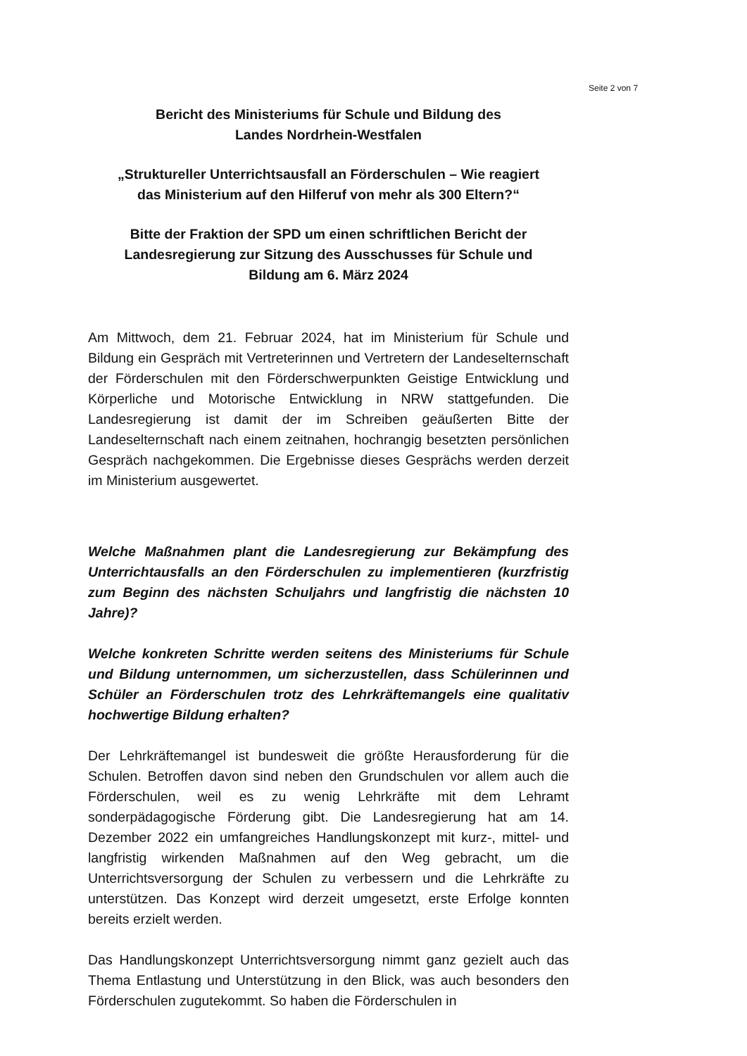Seite 2 von 7
Bericht des Ministeriums für Schule und Bildung des
Landes Nordrhein-Westfalen
„Struktureller Unterrichtsausfall an Förderschulen – Wie reagiert
das Ministerium auf den Hilferuf von mehr als 300 Eltern?“
Bitte der Fraktion der SPD um einen schriftlichen Bericht der
Landesregierung zur Sitzung des Ausschusses für Schule und
Bildung am 6. März 2024
Am Mittwoch, dem 21. Februar 2024, hat im Ministerium für Schule und Bildung ein Gespräch mit Vertreterinnen und Vertretern der Landeselternschaft der Förderschulen mit den Förderschwerpunkten Geistige Entwicklung und Körperliche und Motorische Entwicklung in NRW stattgefunden. Die Landesregierung ist damit der im Schreiben geäußerten Bitte der Landeselternschaft nach einem zeitnahen, hochrangig besetzten persönlichen Gespräch nachgekommen. Die Ergebnisse dieses Gesprächs werden derzeit im Ministerium ausgewertet.
Welche Maßnahmen plant die Landesregierung zur Bekämpfung des Unterrichtausfalls an den Förderschulen zu implementieren (kurzfristig zum Beginn des nächsten Schuljahrs und langfristig die nächsten 10 Jahre)?
Welche konkreten Schritte werden seitens des Ministeriums für Schule und Bildung unternommen, um sicherzustellen, dass Schülerinnen und Schüler an Förderschulen trotz des Lehrkräftemangels eine qualitativ hochwertige Bildung erhalten?
Der Lehrkräftemangel ist bundesweit die größte Herausforderung für die Schulen. Betroffen davon sind neben den Grundschulen vor allem auch die Förderschulen, weil es zu wenig Lehrkräfte mit dem Lehramt sonderpädagogische Förderung gibt. Die Landesregierung hat am 14. Dezember 2022 ein umfangreiches Handlungskonzept mit kurz-, mittel- und langfristig wirkenden Maßnahmen auf den Weg gebracht, um die Unterrichtsversorgung der Schulen zu verbessern und die Lehrkräfte zu unterstützen. Das Konzept wird derzeit umgesetzt, erste Erfolge konnten bereits erzielt werden.
Das Handlungskonzept Unterrichtsversorgung nimmt ganz gezielt auch das Thema Entlastung und Unterstützung in den Blick, was auch besonders den Förderschulen zugutekommt. So haben die Förderschulen in